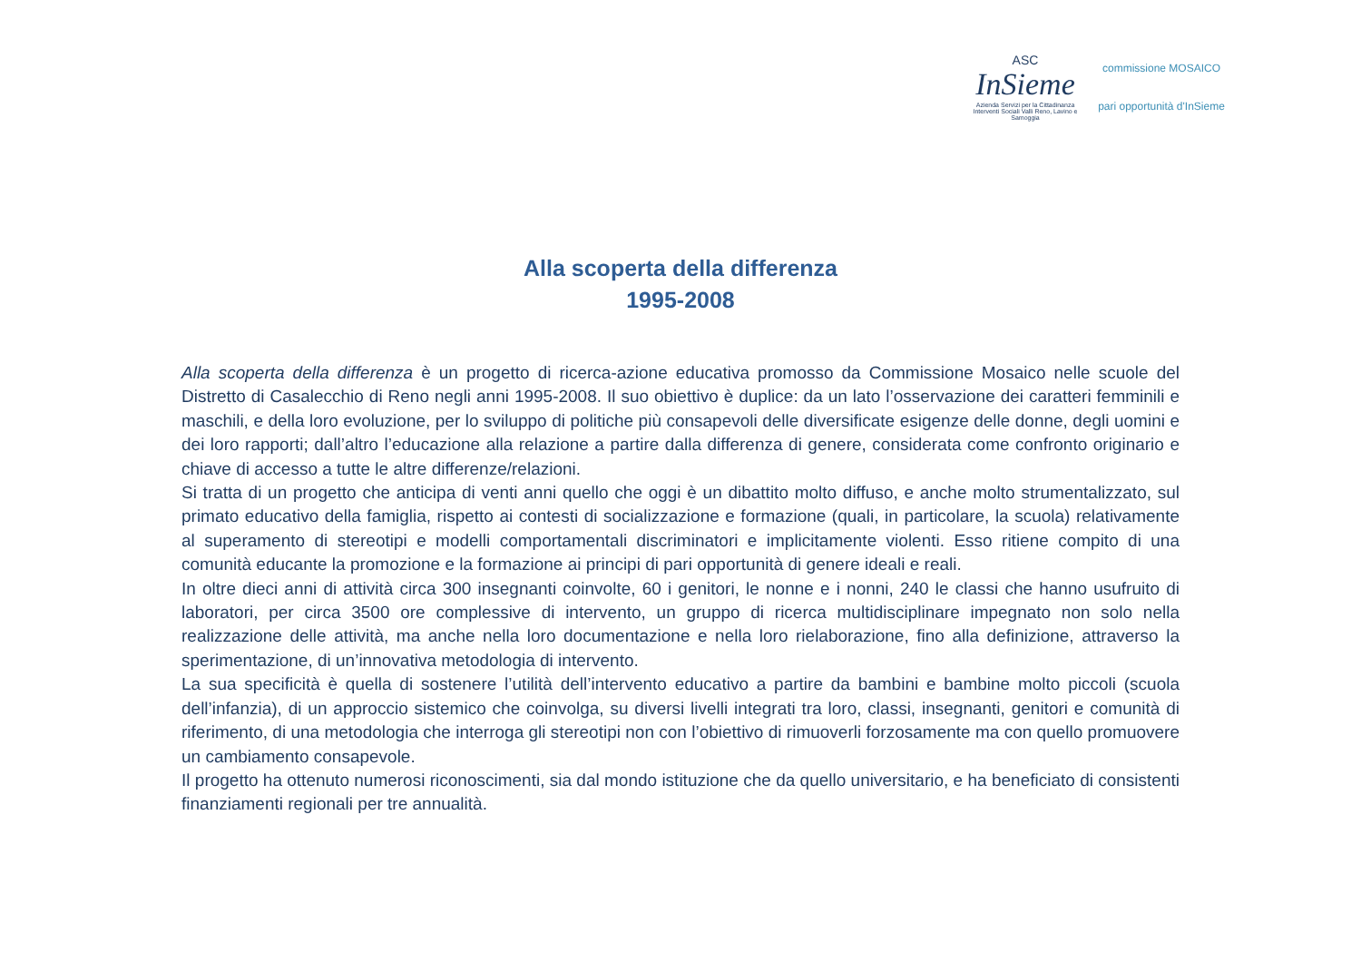ASC
InSieme
Azienda Servizi per la Cittadinanza
Interventi Sociali Valli Reno, Lavino e Samoggia
commissione MOSAICO
pari opportunità d'InSieme
Alla scoperta della differenza
1995-2008
Alla scoperta della differenza è un progetto di ricerca-azione educativa promosso da Commissione Mosaico nelle scuole del Distretto di Casalecchio di Reno negli anni 1995-2008. Il suo obiettivo è duplice: da un lato l’osservazione dei caratteri femminili e maschili, e della loro evoluzione, per lo sviluppo di politiche più consapevoli delle diversificate esigenze delle donne, degli uomini e dei loro rapporti; dall’altro l’educazione alla relazione a partire dalla differenza di genere, considerata come confronto originario e chiave di accesso a tutte le altre differenze/relazioni.
Si tratta di un progetto che anticipa di venti anni quello che oggi è un dibattito molto diffuso, e anche molto strumentalizzato, sul primato educativo della famiglia, rispetto ai contesti di socializzazione e formazione (quali, in particolare, la scuola) relativamente al superamento di stereotipi e modelli comportamentali discriminatori e implicitamente violenti. Esso ritiene compito di una comunità educante la promozione e la formazione ai principi di pari opportunità di genere ideali e reali.
In oltre dieci anni di attività circa 300 insegnanti coinvolte, 60 i genitori, le nonne e i nonni, 240 le classi che hanno usufruito di laboratori, per circa 3500 ore complessive di intervento, un gruppo di ricerca multidisciplinare impegnato non solo nella realizzazione delle attività, ma anche nella loro documentazione e nella loro rielaborazione, fino alla definizione, attraverso la sperimentazione, di un’innovativa metodologia di intervento.
La sua specificità è quella di sostenere l’utilità dell’intervento educativo a partire da bambini e bambine molto piccoli (scuola dell’infanzia), di un approccio sistemico che coinvolga, su diversi livelli integrati tra loro, classi, insegnanti, genitori e comunità di riferimento, di una metodologia che interroga gli stereotipi non con l’obiettivo di rimuoverli forzosamente ma con quello promuovere un cambiamento consapevole.
Il progetto ha ottenuto numerosi riconoscimenti, sia dal mondo istituzione che da quello universitario, e ha beneficiato di consistenti finanziamenti regionali per tre annualità.